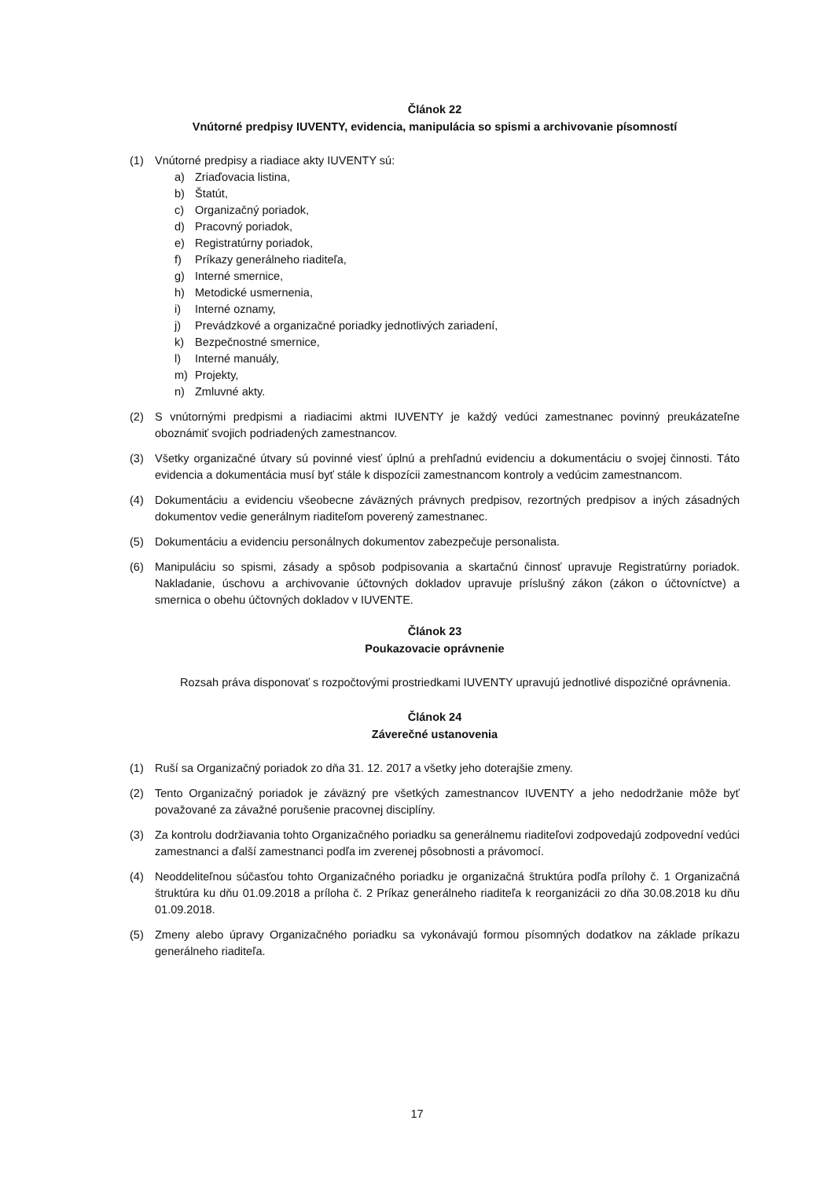Článok 22
Vnútorné predpisy IUVENTY, evidencia, manipulácia so spismi a archivovanie písomností
(1) Vnútorné predpisy a riadiace akty IUVENTY sú:
a) Zriaďovacia listina,
b) Štatút,
c) Organizačný poriadok,
d) Pracovný poriadok,
e) Registratúrny poriadok,
f) Príkazy generálneho riaditeľa,
g) Interné smernice,
h) Metodické usmernenia,
i) Interné oznamy,
j) Prevádzkové a organizačné poriadky jednotlivých zariadení,
k) Bezpečnostné smernice,
l) Interné manuály,
m) Projekty,
n) Zmluvné akty.
(2) S vnútornými predpismi a riadiacimi aktmi IUVENTY je každý vedúci zamestnanec povinný preukázateľne oboznámiť svojich podriadených zamestnancov.
(3) Všetky organizačné útvary sú povinné viesť úplnú a prehľadnú evidenciu a dokumentáciu o svojej činnosti. Táto evidencia a dokumentácia musí byť stále k dispozícii zamestnancom kontroly a vedúcim zamestnancom.
(4) Dokumentáciu a evidenciu všeobecne záväzných právnych predpisov, rezortných predpisov a iných zásadných dokumentov vedie generálnym riaditeľom poverený zamestnanec.
(5) Dokumentáciu a evidenciu personálnych dokumentov zabezpečuje personalista.
(6) Manipuláciu so spismi, zásady a spôsob podpisovania a skartačnú činnosť upravuje Registratúrny poriadok. Nakladanie, úschovu a archivovanie účtovných dokladov upravuje príslušný zákon (zákon o účtovníctve) a smernica o obehu účtovných dokladov v IUVENTE.
Článok 23
Poukazovacie oprávnenie
Rozsah práva disponovať s rozpočtovými prostriedkami IUVENTY upravujú jednotlivé dispozičné oprávnenia.
Článok 24
Záverečné ustanovenia
(1) Ruší sa Organizačný poriadok zo dňa 31. 12. 2017 a všetky jeho doterajšie zmeny.
(2) Tento Organizačný poriadok je záväzný pre všetkých zamestnancov IUVENTY a jeho nedodržanie môže byť považované za závažné porušenie pracovnej disciplíny.
(3) Za kontrolu dodržiavania tohto Organizačného poriadku sa generálnemu riaditeľovi zodpovedajú zodpovední vedúci zamestnanci a ďalší zamestnanci podľa im zverenej pôsobnosti a právomocí.
(4) Neoddeliteľnou súčasťou tohto Organizačného poriadku je organizačná štruktúra podľa prílohy č. 1 Organizačná štruktúra ku dňu 01.09.2018 a príloha č. 2 Príkaz generálneho riaditeľa k reorganizácii zo dňa 30.08.2018 ku dňu 01.09.2018.
(5) Zmeny alebo úpravy Organizačného poriadku sa vykonávajú formou písomných dodatkov na základe príkazu generálneho riaditeľa.
17